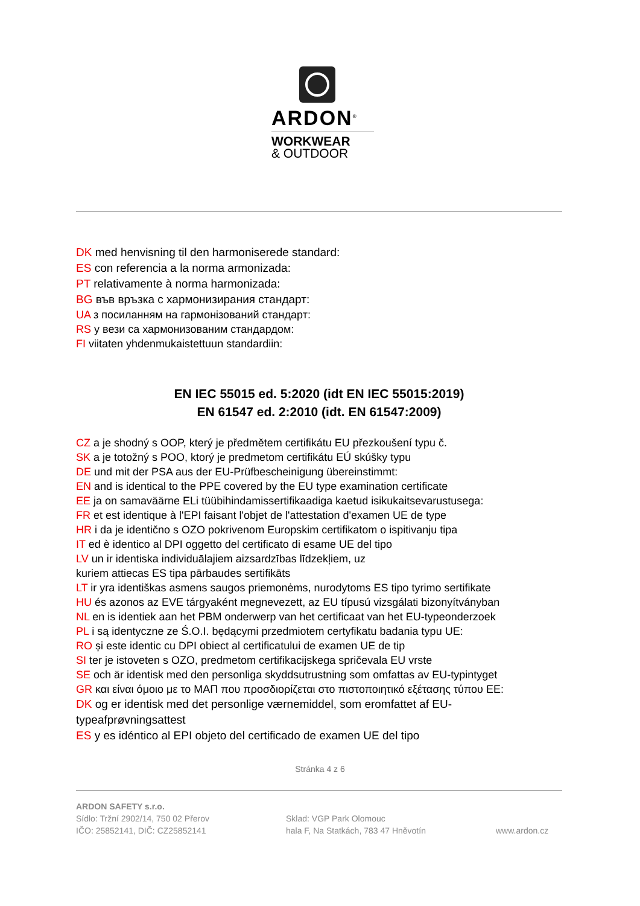ARDON<sup>®</sup>
WORKWEAR
& OUTDOOR
DK med henvisning til den harmoniserede standard:
ES con referencia a la norma armonizada:
PT relativamente à norma harmonizada:
BG във връзка с хармонизирания стандарт:
UA з посиланням на гармонізований стандарт:
RS у вези са хармонизованим стандардом:
FI viitaten yhdenmukaistettuun standardiin:
EN IEC 55015 ed. 5:2020 (idt EN IEC 55015:2019)
EN 61547 ed. 2:2010 (idt. EN 61547:2009)
CZ a je shodný s OOP, který je předmětem certifikátu EU přezkoušení typu č.
SK a je totožný s POO, ktorý je predmetom certifikátu EÚ skúšky typu
DE und mit der PSA aus der EU-Prüfbescheinigung übereinstimmt:
EN and is identical to the PPE covered by the EU type examination certificate
EE ja on samaväärne ELi tüübihindamissertifikaadiga kaetud isikukaitsevarustusega:
FR et est identique à l'EPI faisant l'objet de l'attestation d'examen UE de type
HR i da je identično s OZO pokrivenom Europskim certifikatom o ispitivanju tipa
IT ed è identico al DPI oggetto del certificato di esame UE del tipo
LV un ir identiska individuālajiem aizsardzības līdzekļiem, uz
kuriem attiecas ES tipa pārbaudes sertifikāts
LT ir yra identiškas asmens saugos priemonėms, nurodytoms ES tipo tyrimo sertifikate
HU és azonos az EVE tárgyaként megnevezett, az EU típusú vizsgálati bizonyítványban
NL en is identiek aan het PBM onderwerp van het certificaat van het EU-typeonderzoek
PL i są identyczne ze Ś.O.I. będącymi przedmiotem certyfikatu badania typu UE:
RO și este identic cu DPI obiect al certificatului de examen UE de tip
SI ter je istoveten s OZO, predmetom certifikacijskega spričevala EU vrste
SE och är identisk med den personliga skyddsutrustning som omfattas av EU-typintyget
GR και είναι όμοιο με το ΜΑΠ που προσδιορίζεται στο πιστοποιητικό εξέτασης τύπου ΕΕ:
DK og er identisk med det personlige værnemiddel, som eromfattet af EU-
typeafprøvningsattest
ES y es idéntico al EPI objeto del certificado de examen UE del tipo
Stránka 4 z 6
ARDON SAFETY s.r.o.
Sídlo: Tržní 2902/14, 750 02 Přerov
IČO: 25852141, DIČ: CZ25852141
Sklad: VGP Park Olomouc
hala F, Na Statkách, 783 47 Hněvotín
www.ardon.cz